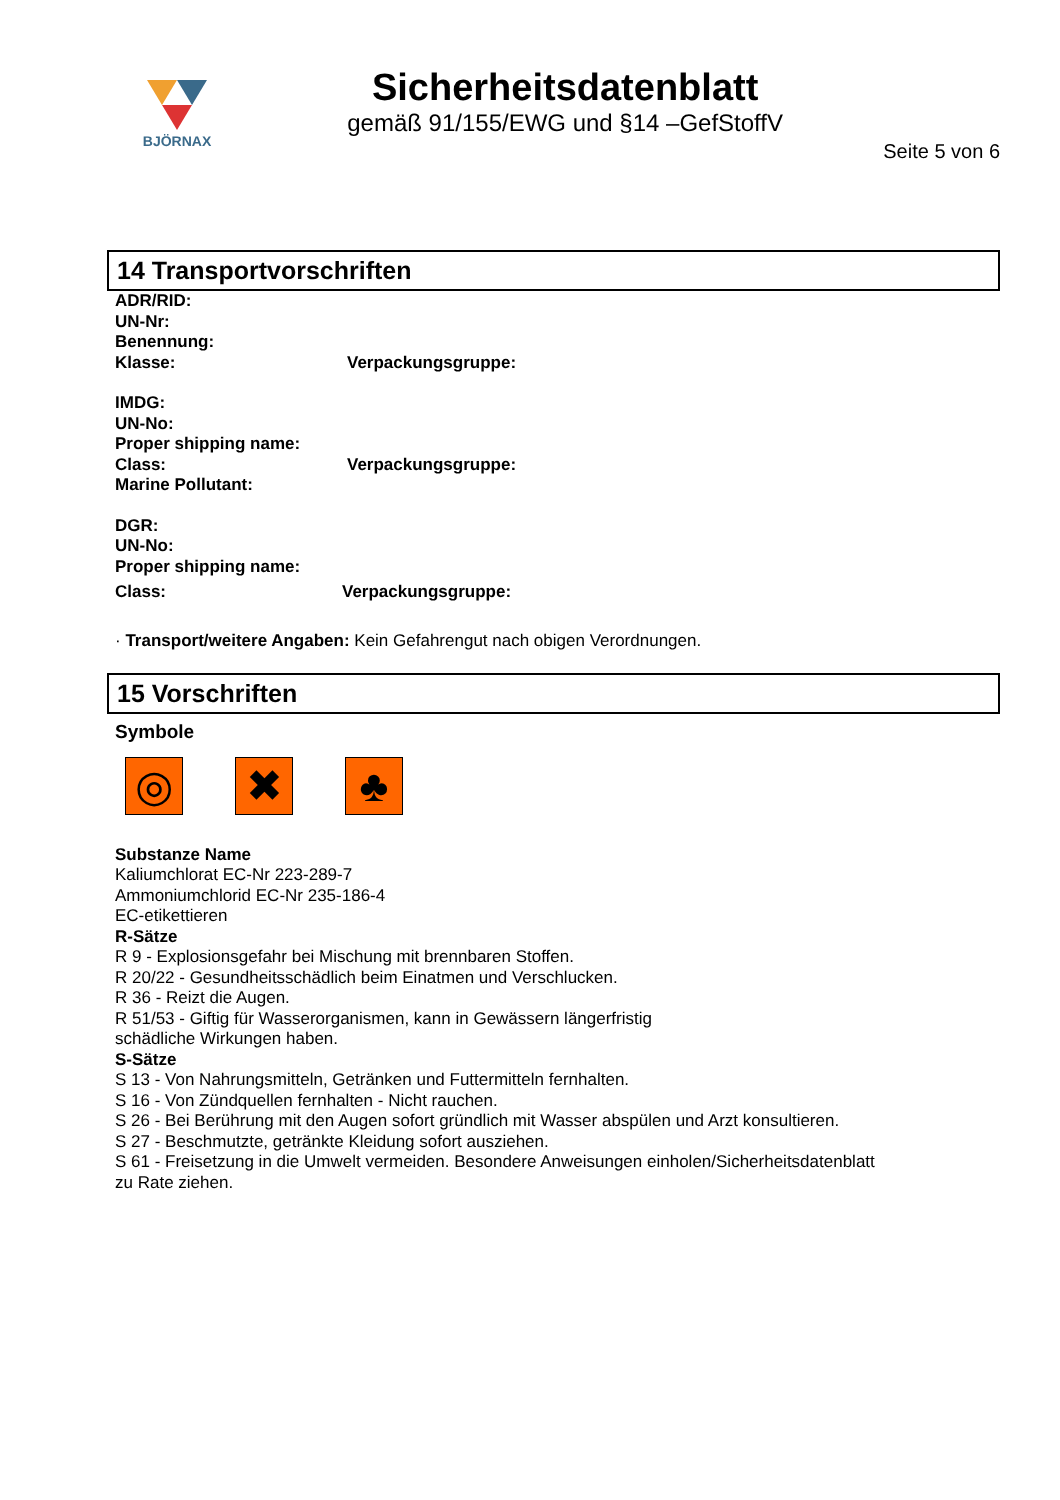BJÖRNAX
Sicherheitsdatenblatt
gemäß 91/155/EWG und §14 –GefStoffV
Seite 5 von 6
14 Transportvorschriften
ADR/RID:
UN-Nr:
Benennung:
Klasse: Verpackungsgruppe:
IMDG:
UN-No:
Proper shipping name:
Class: Verpackungsgruppe:
Marine Pollutant:
DGR:
UN-No:
Proper shipping name:
Class: Verpackungsgruppe:
· Transport/weitere Angaben: Kein Gefahrengut nach obigen Verordnungen.
15 Vorschriften
Symbole
◎ ✖ ♣
Substanze Name
Kaliumchlorat EC-Nr 223-289-7
Ammoniumchlorid EC-Nr 235-186-4
EC-etikettieren
R-Sätze
R 9 - Explosionsgefahr bei Mischung mit brennbaren Stoffen.
R 20/22 - Gesundheitsschädlich beim Einatmen und Verschlucken.
R 36 - Reizt die Augen.
R 51/53 - Giftig für Wasserorganismen, kann in Gewässern längerfristig
schädliche Wirkungen haben.
S-Sätze
S 13 - Von Nahrungsmitteln, Getränken und Futtermitteln fernhalten.
S 16 - Von Zündquellen fernhalten - Nicht rauchen.
S 26 - Bei Berührung mit den Augen sofort gründlich mit Wasser abspülen und Arzt konsultieren.
S 27 - Beschmutzte, getränkte Kleidung sofort ausziehen.
S 61 - Freisetzung in die Umwelt vermeiden. Besondere Anweisungen einholen/Sicherheitsdatenblatt
zu Rate ziehen.